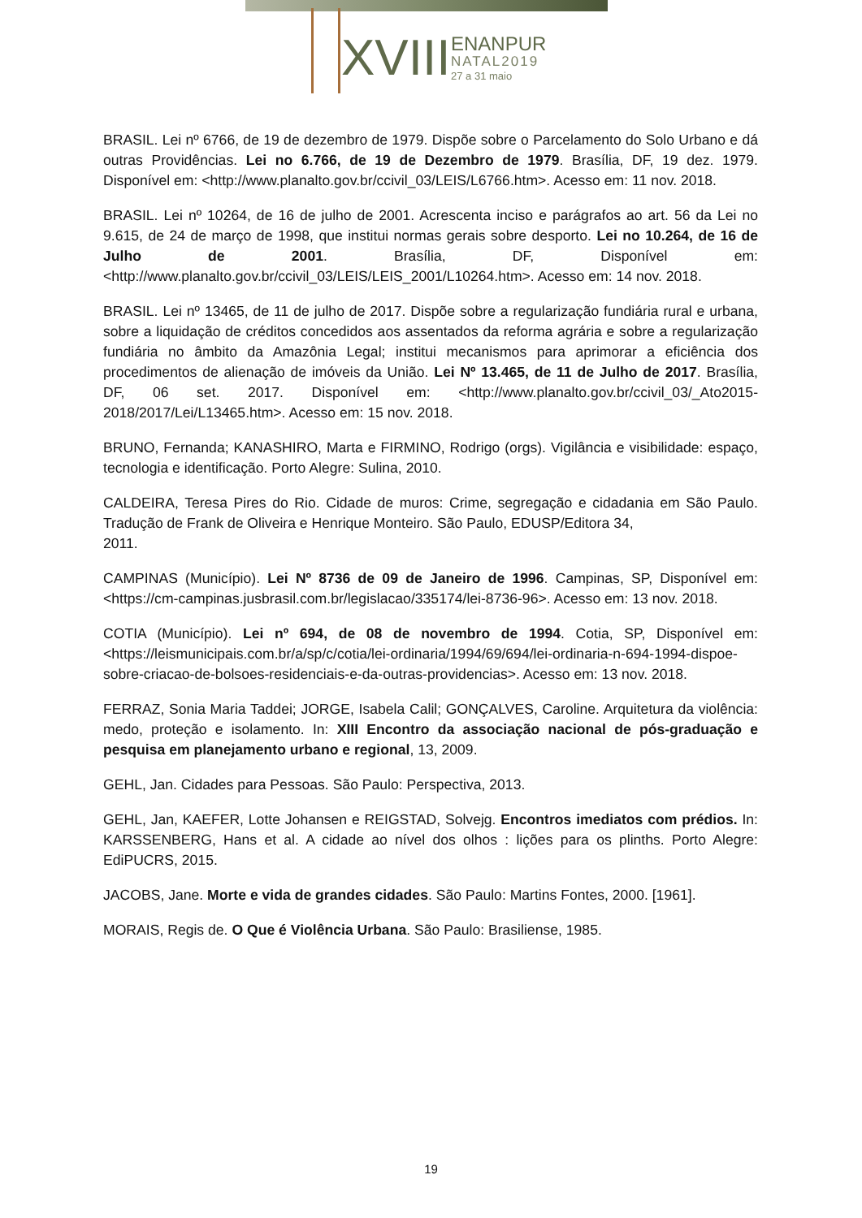XVIII ENANPUR
NATAL2019
27 a 31 maio
BRASIL. Lei nº 6766, de 19 de dezembro de 1979. Dispõe sobre o Parcelamento do Solo Urbano e dá outras Providências. Lei no 6.766, de 19 de Dezembro de 1979. Brasília, DF, 19 dez. 1979. Disponível em: <http://www.planalto.gov.br/ccivil_03/LEIS/L6766.htm>. Acesso em: 11 nov. 2018.
BRASIL. Lei nº 10264, de 16 de julho de 2001. Acrescenta inciso e parágrafos ao art. 56 da Lei no 9.615, de 24 de março de 1998, que institui normas gerais sobre desporto. Lei no 10.264, de 16 de Julho de 2001. Brasília, DF, Disponível em: <http://www.planalto.gov.br/ccivil_03/LEIS/LEIS_2001/L10264.htm>. Acesso em: 14 nov. 2018.
BRASIL. Lei nº 13465, de 11 de julho de 2017. Dispõe sobre a regularização fundiária rural e urbana, sobre a liquidação de créditos concedidos aos assentados da reforma agrária e sobre a regularização fundiária no âmbito da Amazônia Legal; institui mecanismos para aprimorar a eficiência dos procedimentos de alienação de imóveis da União. Lei Nº 13.465, de 11 de Julho de 2017. Brasília, DF, 06 set. 2017. Disponível em: <http://www.planalto.gov.br/ccivil_03/_Ato2015-2018/2017/Lei/L13465.htm>. Acesso em: 15 nov. 2018.
BRUNO, Fernanda; KANASHIRO, Marta e FIRMINO, Rodrigo (orgs). Vigilância e visibilidade: espaço, tecnologia e identificação. Porto Alegre: Sulina, 2010.
CALDEIRA, Teresa Pires do Rio. Cidade de muros: Crime, segregação e cidadania em São Paulo. Tradução de Frank de Oliveira e Henrique Monteiro. São Paulo, EDUSP/Editora 34,
2011.
CAMPINAS (Município). Lei Nº 8736 de 09 de Janeiro de 1996. Campinas, SP, Disponível em: <https://cm-campinas.jusbrasil.com.br/legislacao/335174/lei-8736-96>. Acesso em: 13 nov. 2018.
COTIA (Município). Lei nº 694, de 08 de novembro de 1994. Cotia, SP, Disponível em: <https://leismunicipais.com.br/a/sp/c/cotia/lei-ordinaria/1994/69/694/lei-ordinaria-n-694-1994-dispoe-sobre-criacao-de-bolsoes-residenciais-e-da-outras-providencias>. Acesso em: 13 nov. 2018.
FERRAZ, Sonia Maria Taddei; JORGE, Isabela Calil; GONÇALVES, Caroline. Arquitetura da violência: medo, proteção e isolamento. In: XIII Encontro da associação nacional de pós-graduação e pesquisa em planejamento urbano e regional, 13, 2009.
GEHL, Jan. Cidades para Pessoas. São Paulo: Perspectiva, 2013.
GEHL, Jan, KAEFER, Lotte Johansen e REIGSTAD, Solvejg. Encontros imediatos com prédios. In: KARSSENBERG, Hans et al. A cidade ao nível dos olhos : lições para os plinths. Porto Alegre: EdiPUCRS, 2015.
JACOBS, Jane. Morte e vida de grandes cidades. São Paulo: Martins Fontes, 2000. [1961].
MORAIS, Regis de. O Que é Violência Urbana. São Paulo: Brasiliense, 1985.
19